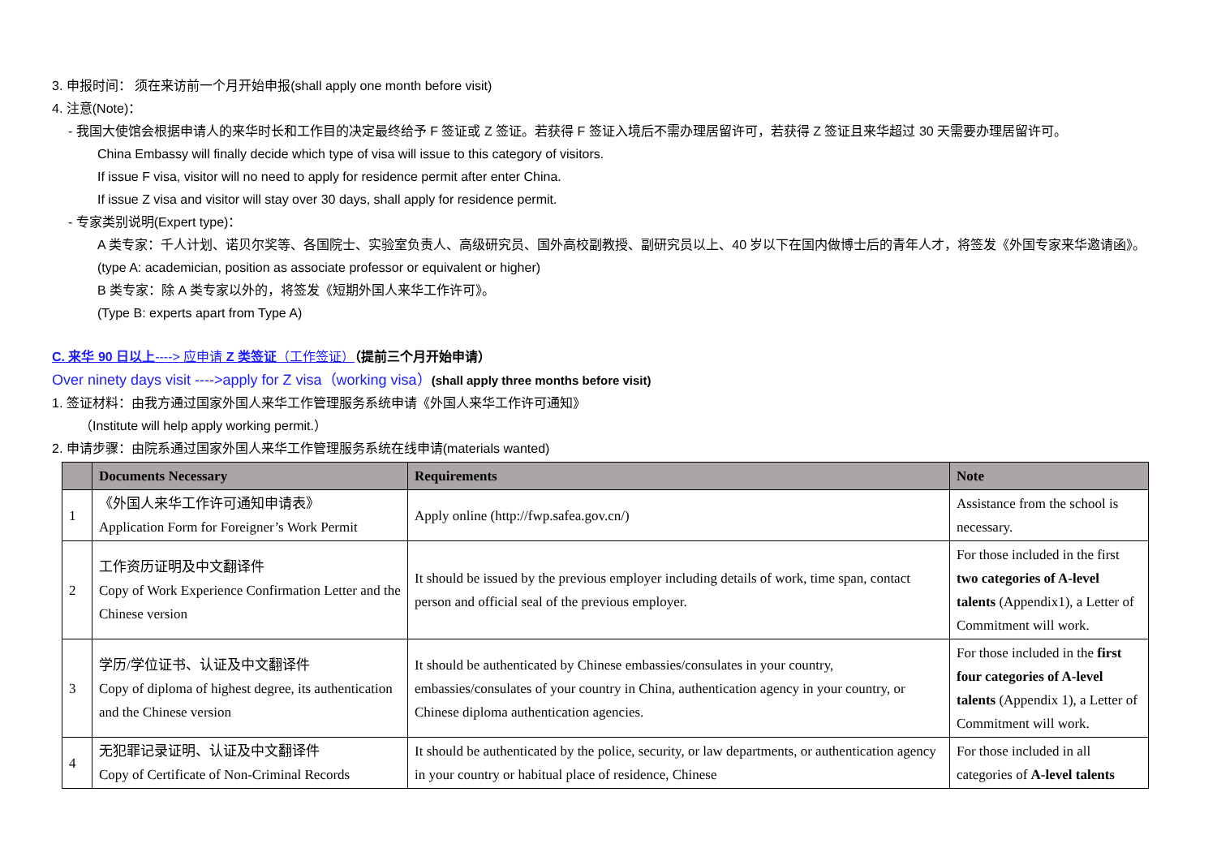3. 申报时间： 须在来访前一个月开始申报(shall apply one month before visit)
4. 注意(Note)：
- 我国大使馆会根据申请人的来华时长和工作目的决定最终给予 F 签证或 Z 签证。若获得 F 签证入境后不需办理居留许可，若获得 Z 签证且来华超过 30 天需要办理居留许可。
China Embassy will finally decide which type of visa will issue to this category of visitors.
If issue F visa, visitor will no need to apply for residence permit after enter China.
If issue Z visa and visitor will stay over 30 days, shall apply for residence permit.
- 专家类别说明(Expert type)：
A 类专家：千人计划、诺贝尔奖等、各国院士、实验室负责人、高级研究员、国外高校副教授、副研究员以上、40 岁以下在国内做博士后的青年人才，将签发《外国专家来华邀请函》。
(type A: academician, position as associate professor or equivalent or higher)
B 类专家：除 A 类专家以外的，将签发《短期外国人来华工作许可》。
(Type B: experts apart from Type A)
C. 来华 90 日以上----> 应申请 Z 类签证（工作签证）（提前三个月开始申请）
Over ninety days visit ---->apply for Z visa（working visa）(shall apply three months before visit)
1. 签证材料：由我方通过国家外国人来华工作管理服务系统申请《外国人来华工作许可通知》
（Institute will help apply working permit.）
2. 申请步骤：由院系通过国家外国人来华工作管理服务系统在线申请(materials wanted)
| | Documents Necessary | Requirements | Note |
| --- | --- | --- | --- |
| 1 | 《外国人来华工作许可通知申请表》 Application Form for Foreigner’s Work Permit | Apply online (http://fwp.safea.gov.cn/) | Assistance from the school is necessary. |
| 2 | 工作资历证明及中文翻译件 Copy of Work Experience Confirmation Letter and the Chinese version | It should be issued by the previous employer including details of work, time span, contact person and official seal of the previous employer. | For those included in the first two categories of A-level talents (Appendix1), a Letter of Commitment will work. |
| 3 | 学历/学位证书、认证及中文翻译件 Copy of diploma of highest degree, its authentication and the Chinese version | It should be authenticated by Chinese embassies/consulates in your country, embassies/consulates of your country in China, authentication agency in your country, or Chinese diploma authentication agencies. | For those included in the first four categories of A-level talents (Appendix 1), a Letter of Commitment will work. |
| 4 | 无犯罪记录证明、认证及中文翻译件 Copy of Certificate of Non-Criminal Records | It should be authenticated by the police, security, or law departments, or authentication agency in your country or habitual place of residence, Chinese | For those included in all categories of A-level talents |